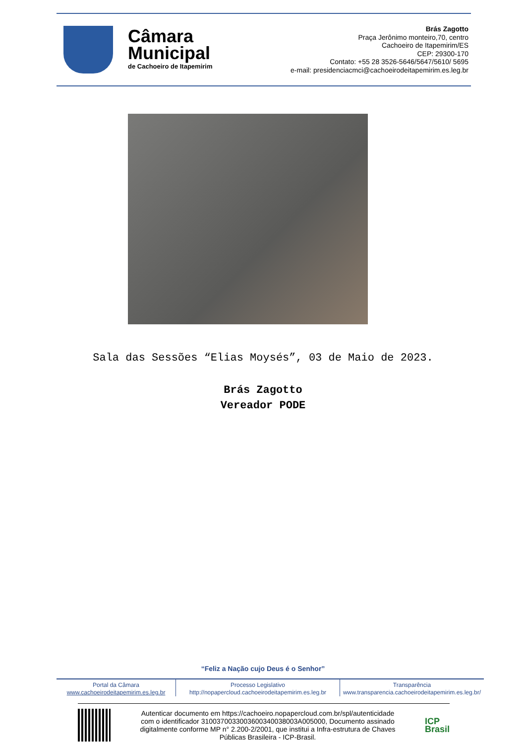Câmara
Municipal
de Cachoeiro de Itapemirim
Brás Zagotto
Praça Jerônimo monteiro,70, centro
Cachoeiro de Itapemirim/ES
CEP: 29300-170
Contato: +55 28 3526-5646/5647/5610/ 5695
e-mail: presidenciacmci@cachoeirodeitapemirim.es.leg.br
Sala das Sessões “Elias Moysés”, 03 de Maio de 2023.
Brás Zagotto
Vereador PODE
“Feliz a Nação cujo Deus é o Senhor”
Portal da Câmara
www.cachoeirodeitapemirim.es.leg.br
Processo Legislativo
http://nopapercloud.cachoeirodeitapemirim.es.leg.br
Transparência
www.transparencia.cachoeirodeitapemirim.es.leg.br/
Autenticar documento em https://cachoeiro.nopapercloud.com.br/spl/autenticidade
com o identificador 3100370033003600340038003A005000, Documento assinado
digitalmente conforme MP n° 2.200-2/2001, que institui a Infra-estrutura de Chaves
Públicas Brasileira - ICP-Brasil.
ICP
Brasil